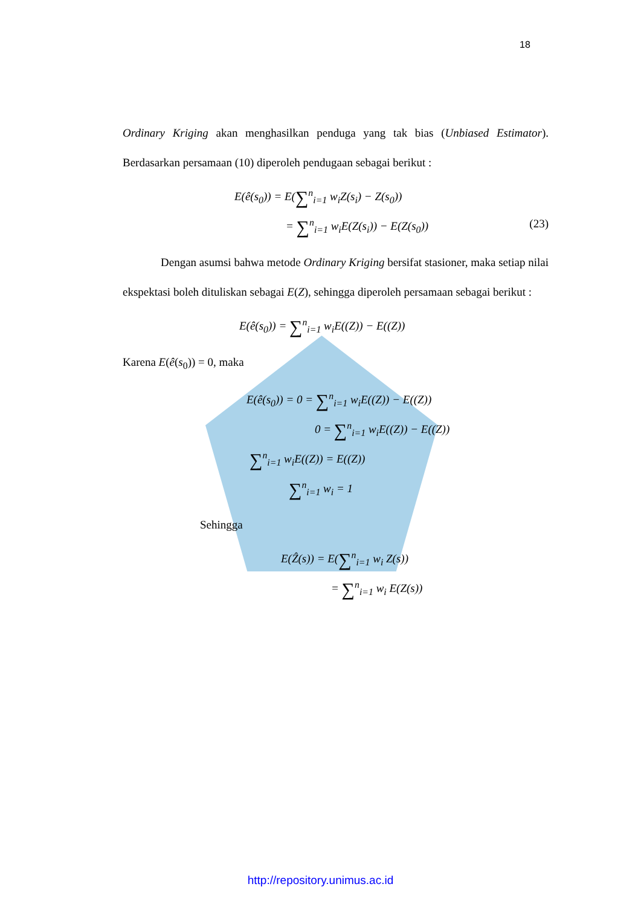18
Ordinary Kriging akan menghasilkan penduga yang tak bias (Unbiased Estimator). Berdasarkan persamaan (10) diperoleh pendugaan sebagai berikut :
E(ê(s<sub>0</sub>)) = E(∑<sup>n</sup><sub>i=1</sub> w<sub>i</sub>Z(s<sub>i</sub>) − Z(s<sub>0</sub>))
= ∑<sup>n</sup><sub>i=1</sub> w<sub>i</sub>E(Z(s<sub>i</sub>)) − E(Z(s<sub>0</sub>)) (23)
Dengan asumsi bahwa metode Ordinary Kriging bersifat stasioner, maka setiap nilai ekspektasi boleh dituliskan sebagai E(Z), sehingga diperoleh persamaan sebagai berikut :
E(ê(s<sub>0</sub>)) = ∑<sup>n</sup><sub>i=1</sub> w<sub>i</sub>E((Z)) − E((Z))
Karena E(ê(s<sub>0</sub>)) = 0, maka
E(ê(s<sub>0</sub>)) = 0 = ∑<sup>n</sup><sub>i=1</sub> w<sub>i</sub>E((Z)) − E((Z))
0 = ∑<sup>n</sup><sub>i=1</sub> w<sub>i</sub>E((Z)) − E((Z))
∑<sup>n</sup><sub>i=1</sub> w<sub>i</sub>E((Z)) = E((Z))
∑<sup>n</sup><sub>i=1</sub> w<sub>i</sub> = 1
Sehingga
E(Ẑ(s)) = E(∑<sup>n</sup><sub>i=1</sub> w<sub>i</sub> Z(s))
= ∑<sup>n</sup><sub>i=1</sub> w<sub>i</sub> E(Z(s))
http://repository.unimus.ac.id